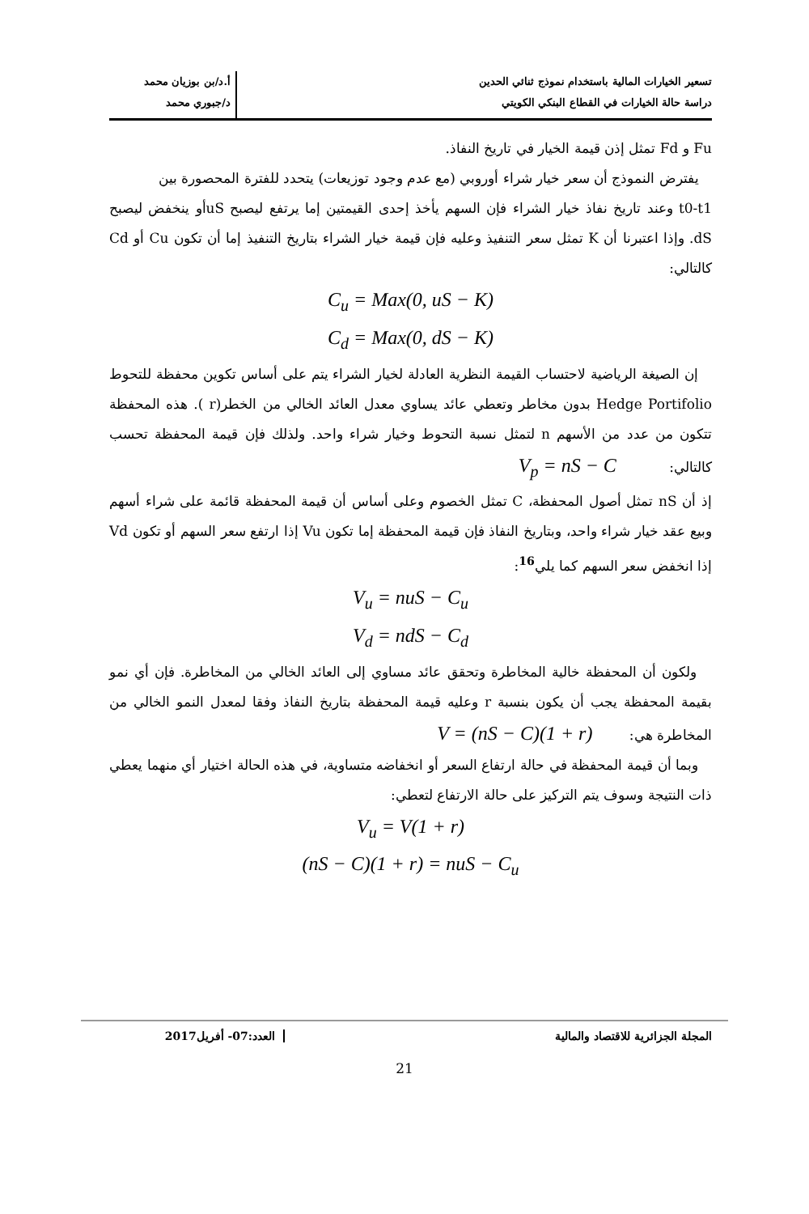تسعير الخيارات المالية باستخدام نموذج ثنائي الحدين
دراسة حالة الخيارات في القطاع البنكي الكويتي
أ.د/بن بوزيان محمد
د/جبوري محمد
Fu و Fd تمثل إذن قيمة الخيار في تاريخ النفاذ.
يفترض النموذج أن سعر خيار شراء أوروبي (مع عدم وجود توزيعات) يتحدد للفترة المحصورة بين
t0-t1 وعند تاريخ نفاذ خيار الشراء فإن السهم يأخذ إحدى القيمتين إما يرتفع ليصبح uSأو ينخفض ليصبح dS. وإذا اعتبرنا أن K تمثل سعر التنفيذ وعليه فإن قيمة خيار الشراء بتاريخ التنفيذ إما أن تكون Cu أو Cd كالتالي:
C<sub>u</sub> = Max(0, uS − K)
C<sub>d</sub> = Max(0, dS − K)
إن الصيغة الرياضية لاحتساب القيمة النظرية العادلة لخيار الشراء يتم على أساس تكوين محفظة للتحوط Hedge Portifolio بدون مخاطر وتعطي عائد يساوي معدل العائد الخالي من الخطر(r ). هذه المحفظة تتكون من عدد من الأسهم n لتمثل نسبة التحوط وخيار شراء واحد. ولذلك فإن قيمة المحفظة تحسب كالتالي: V<sub>p</sub> = nS − C
إذ أن nS تمثل أصول المحفظة، C تمثل الخصوم وعلى أساس أن قيمة المحفظة قائمة على شراء أسهم وبيع عقد خيار شراء واحد، وبتاريخ النفاذ فإن قيمة المحفظة إما تكون Vu إذا ارتفع سعر السهم أو تكون Vd إذا انخفض سعر السهم كما يلي<sup>16</sup>:
V<sub>u</sub> = nuS − C<sub>u</sub>
V<sub>d</sub> = ndS − C<sub>d</sub>
ولكون أن المحفظة خالية المخاطرة وتحقق عائد مساوي إلى العائد الخالي من المخاطرة. فإن أي نمو بقيمة المحفظة يجب أن يكون بنسبة r وعليه قيمة المحفظة بتاريخ النفاذ وفقا لمعدل النمو الخالي من المخاطرة هي: V = (nS − C)(1 + r)
وبما أن قيمة المحفظة في حالة ارتفاع السعر أو انخفاضه متساوية، في هذه الحالة اختيار أي منهما يعطي ذات النتيجة وسوف يتم التركيز على حالة الارتفاع لتعطي:
V<sub>u</sub> = V(1 + r)
(nS − C)(1 + r) = nuS − C<sub>u</sub>
المجلة الجزائرية للاقتصاد والمالية
العدد:07- أفريل2017
21